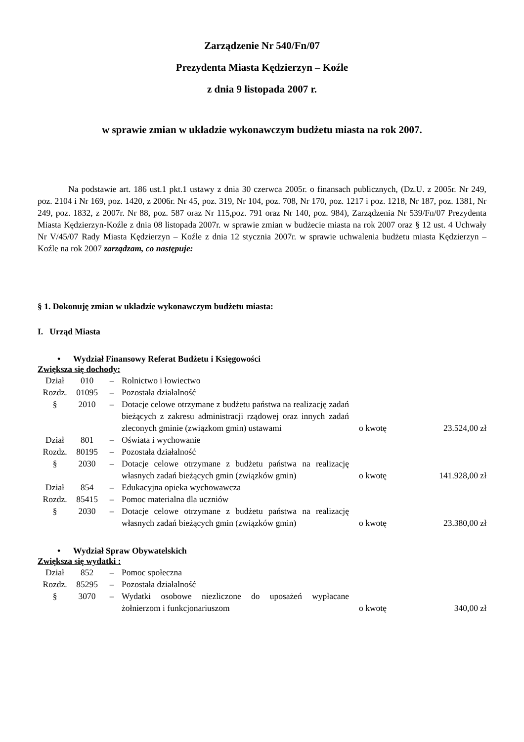Zarządzenie Nr 540/Fn/07
Prezydenta Miasta Kędzierzyn – Koźle
z dnia 9 listopada 2007 r.
w sprawie zmian w układzie wykonawczym budżetu miasta na rok 2007.
Na podstawie art. 186 ust.1 pkt.1 ustawy z dnia 30 czerwca 2005r. o finansach publicznych, (Dz.U. z 2005r. Nr 249, poz. 2104 i Nr 169, poz. 1420, z 2006r. Nr 45, poz. 319, Nr 104, poz. 708, Nr 170, poz. 1217 i poz. 1218, Nr 187, poz. 1381, Nr 249, poz. 1832, z 2007r. Nr 88, poz. 587 oraz Nr 115,poz. 791 oraz Nr 140, poz. 984), Zarządzenia Nr 539/Fn/07 Prezydenta Miasta Kędzierzyn-Koźle z dnia 08 listopada 2007r. w sprawie zmian w budżecie miasta na rok 2007 oraz § 12 ust. 4 Uchwały Nr V/45/07 Rady Miasta Kędzierzyn – Koźle z dnia 12 stycznia 2007r. w sprawie uchwalenia budżetu miasta Kędzierzyn – Koźle na rok 2007 zarządzam, co następuje:
§ 1. Dokonuję zmian w układzie wykonawczym budżetu miasta:
I. Urząd Miasta
• Wydział Finansowy Referat Budżetu i Księgowości
Zwiększa się dochody:
| Dział | 010 | – | Rolnictwo i łowiectwo | | |
| Rozdz. | 01095 | – | Pozostała działalność | | |
| § | 2010 | – | Dotacje celowe otrzymane z budżetu państwa na realizację zadań bieżących z zakresu administracji rządowej oraz innych zadań zleconych gminie (związkom gmin) ustawami | o kwotę | 23.524,00 zł |
| Dział | 801 | – | Oświata i wychowanie | | |
| Rozdz. | 80195 | – | Pozostała działalność | | |
| § | 2030 | – | Dotacje celowe otrzymane z budżetu państwa na realizację własnych zadań bieżących gmin (związków gmin) | o kwotę | 141.928,00 zł |
| Dział | 854 | – | Edukacyjna opieka wychowawcza | | |
| Rozdz. | 85415 | – | Pomoc materialna dla uczniów | | |
| § | 2030 | – | Dotacje celowe otrzymane z budżetu państwa na realizację własnych zadań bieżących gmin (związków gmin) | o kwotę | 23.380,00 zł |
• Wydział Spraw Obywatelskich
Zwiększa się wydatki :
| Dział | 852 | – | Pomoc społeczna | | |
| Rozdz. | 85295 | – | Pozostała działalność | | |
| § | 3070 | – | Wydatki osobowe niezliczone do uposażeń wypłacane żołnierzom i funkcjonariuszom | o kwotę | 340,00 zł |